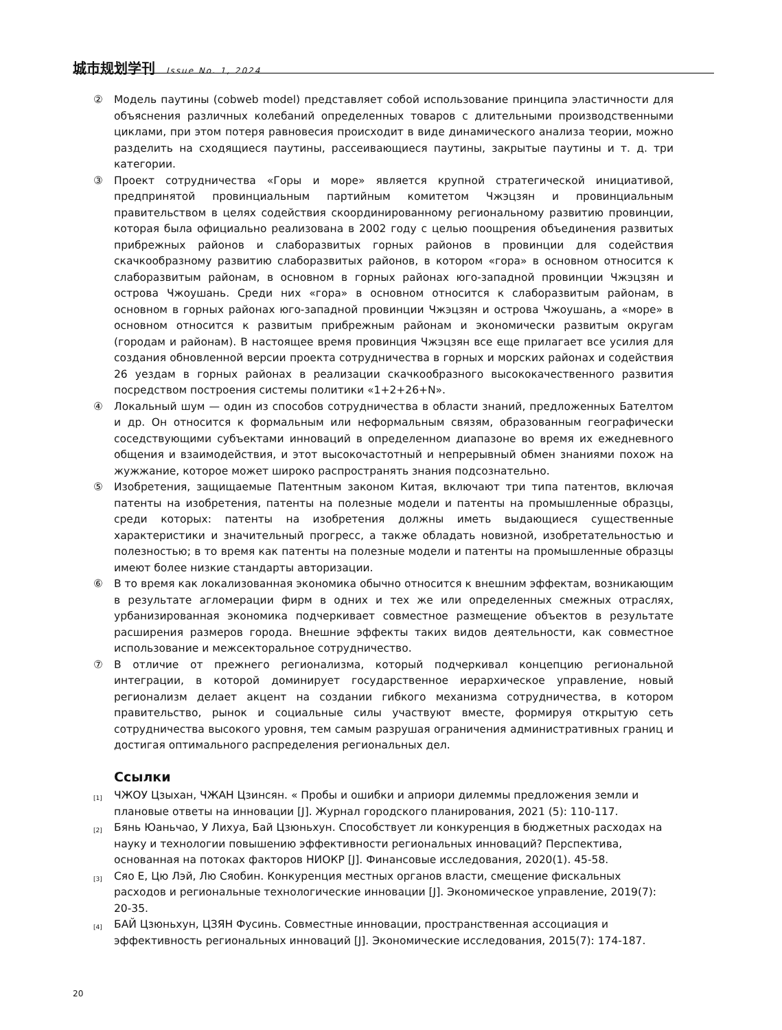城市规划学刊 Issue No. 1, 2024
② Модель паутины (cobweb model) представляет собой использование принципа эластичности для объяснения различных колебаний определенных товаров с длительными производственными циклами, при этом потеря равновесия происходит в виде динамического анализа теории, можно разделить на сходящиеся паутины, рассеивающиеся паутины, закрытые паутины и т. д. три категории.
③ Проект сотрудничества «Горы и море» является крупной стратегической инициативой, предпринятой провинциальным партийным комитетом Чжэцзян и провинциальным правительством в целях содействия скоординированному региональному развитию провинции, которая была официально реализована в 2002 году с целью поощрения объединения развитых прибрежных районов и слаборазвитых горных районов в провинции для содействия скачкообразному развитию слаборазвитых районов, в котором «гора» в основном относится к слаборазвитым районам, в основном в горных районах юго-западной провинции Чжэцзян и острова Чжоушань. Среди них «гора» в основном относится к слаборазвитым районам, в основном в горных районах юго-западной провинции Чжэцзян и острова Чжоушань, а «море» в основном относится к развитым прибрежным районам и экономически развитым округам (городам и районам). В настоящее время провинция Чжэцзян все еще прилагает все усилия для создания обновленной версии проекта сотрудничества в горных и морских районах и содействия 26 уездам в горных районах в реализации скачкообразного высококачественного развития посредством построения системы политики «1+2+26+N».
④ Локальный шум — один из способов сотрудничества в области знаний, предложенных Бателтом и др. Он относится к формальным или неформальным связям, образованным географически соседствующими субъектами инноваций в определенном диапазоне во время их ежедневного общения и взаимодействия, и этот высокочастотный и непрерывный обмен знаниями похож на жужжание, которое может широко распространять знания подсознательно.
⑤ Изобретения, защищаемые Патентным законом Китая, включают три типа патентов, включая патенты на изобретения, патенты на полезные модели и патенты на промышленные образцы, среди которых: патенты на изобретения должны иметь выдающиеся существенные характеристики и значительный прогресс, а также обладать новизной, изобретательностью и полезностью; в то время как патенты на полезные модели и патенты на промышленные образцы имеют более низкие стандарты авторизации.
⑥ В то время как локализованная экономика обычно относится к внешним эффектам, возникающим в результате агломерации фирм в одних и тех же или определенных смежных отраслях, урбанизированная экономика подчеркивает совместное размещение объектов в результате расширения размеров города. Внешние эффекты таких видов деятельности, как совместное использование и межсекторальное сотрудничество.
⑦ В отличие от прежнего регионализма, который подчеркивал концепцию региональной интеграции, в которой доминирует государственное иерархическое управление, новый регионализм делает акцент на создании гибкого механизма сотрудничества, в котором правительство, рынок и социальные силы участвуют вместе, формируя открытую сеть сотрудничества высокого уровня, тем самым разрушая ограничения административных границ и достигая оптимального распределения региональных дел.
Ссылки
[1]
ЧЖОУ Цзыхан, ЧЖАН Цзинсян. « Пробы и ошибки и априори дилеммы предложения земли и плановые ответы на инновации [J]. Журнал городского планирования, 2021 (5): 110-117.
[2]
Бянь Юаньчао, У Лихуа, Бай Цзюньхун. Способствует ли конкуренция в бюджетных расходах на науку и технологии повышению эффективности региональных инноваций? Перспектива, основанная на потоках факторов НИОКР [J]. Финансовые исследования, 2020(1). 45-58.
[3]
Сяо Е, Цю Лэй, Лю Сяобин. Конкуренция местных органов власти, смещение фискальных расходов и региональные технологические инновации [J]. Экономическое управление, 2019(7): 20-35.
[4]
БАЙ Цзюньхун, ЦЗЯН Фусинь. Совместные инновации, пространственная ассоциация и эффективность региональных инноваций [J]. Экономические исследования, 2015(7): 174-187.
20